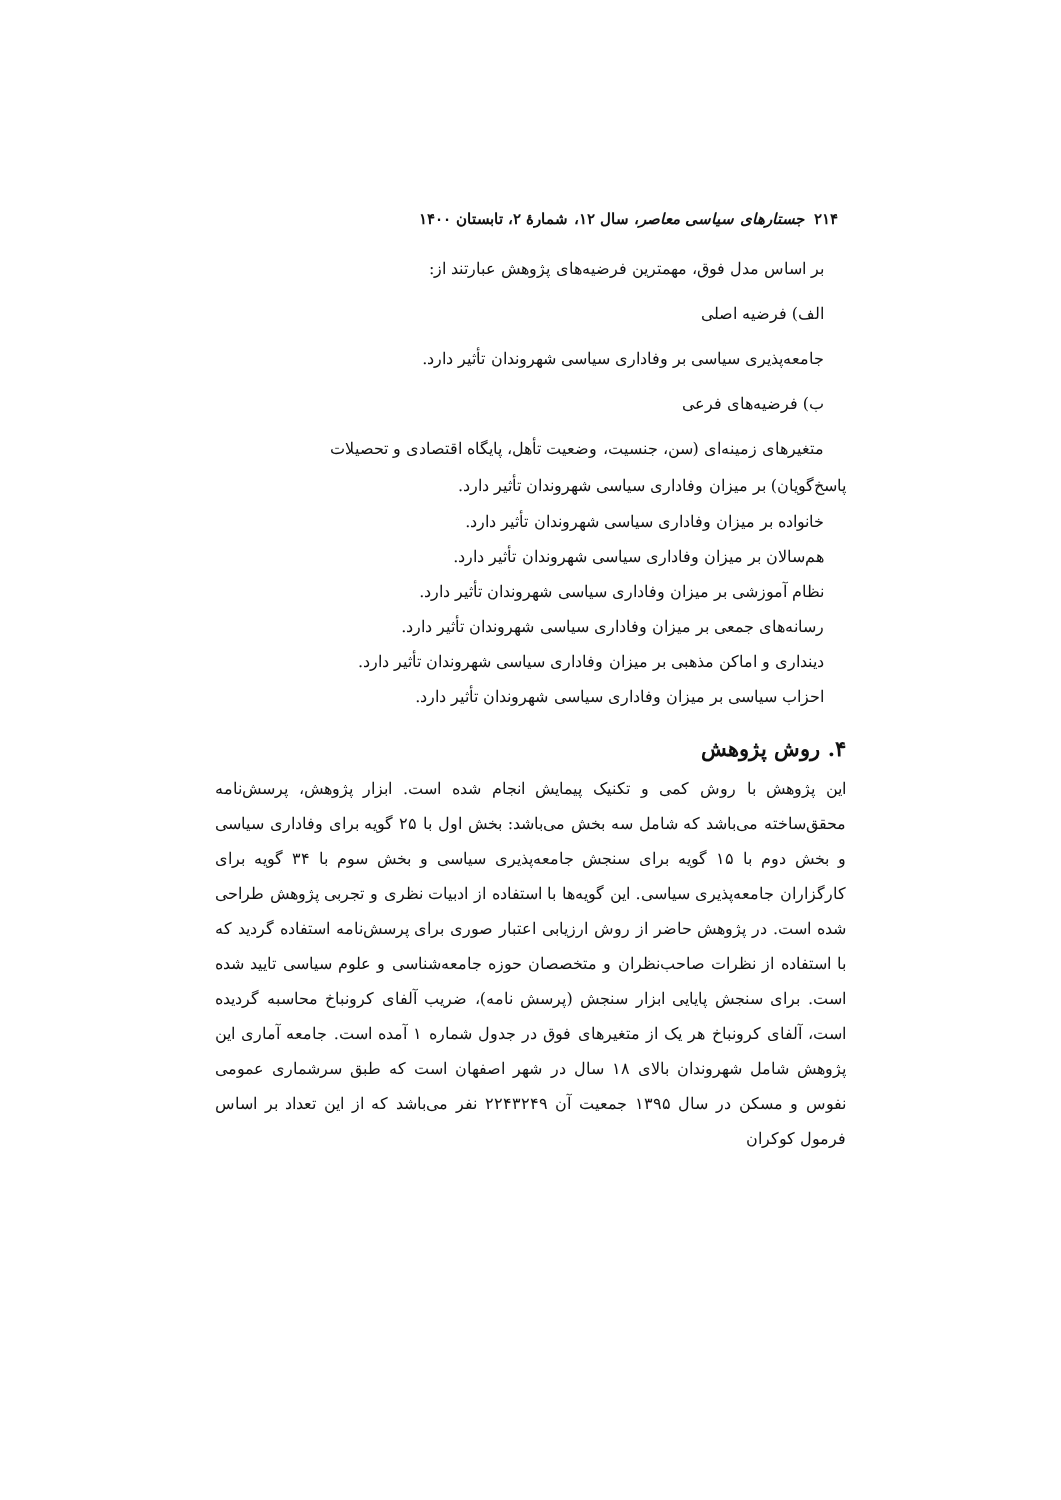۲۱۴ جستارهای سیاسی معاصر، سال ۱۲، شمارهٔ ۲، تابستان ۱۴۰۰
بر اساس مدل فوق، مهمترین فرضیه‌های پژوهش عبارتند از:
الف) فرضیه اصلی
جامعه‌پذیری سیاسی بر وفاداری سیاسی شهروندان تأثیر دارد.
ب) فرضیه‌های فرعی
متغیرهای زمینه‌ای (سن، جنسیت، وضعیت تأهل، پایگاه اقتصادی و تحصیلات
پاسخ‌گویان) بر میزان وفاداری سیاسی شهروندان تأثیر دارد.
خانواده بر میزان وفاداری سیاسی شهروندان تأثیر دارد.
هم‌سالان بر میزان وفاداری سیاسی شهروندان تأثیر دارد.
نظام آموزشی بر میزان وفاداری سیاسی شهروندان تأثیر دارد.
رسانه‌های جمعی بر میزان وفاداری سیاسی شهروندان تأثیر دارد.
دینداری و اماکن مذهبی بر میزان وفاداری سیاسی شهروندان تأثیر دارد.
احزاب سیاسی بر میزان وفاداری سیاسی شهروندان تأثیر دارد.
۴. روش پژوهش
این پژوهش با روش کمی و تکنیک پیمایش انجام شده است. ابزار پژوهش، پرسش‌نامه محقق‌ساخته می‌باشد که شامل سه بخش می‌باشد: بخش اول با ۲۵ گویه برای وفاداری سیاسی و بخش دوم با ۱۵ گویه برای سنجش جامعه‌پذیری سیاسی و بخش سوم با ۳۴ گویه برای کارگزاران جامعه‌پذیری سیاسی. این گویه‌ها با استفاده از ادبیات نظری و تجربی پژوهش طراحی شده است. در پژوهش حاضر از روش ارزیابی اعتبار صوری برای پرسش‌نامه استفاده گردید که با استفاده از نظرات صاحب‌نظران و متخصصان حوزه جامعه‌شناسی و علوم سیاسی تایید شده است. برای سنجش پایایی ابزار سنجش (پرسش نامه)، ضریب آلفای کرونباخ محاسبه گردیده است، آلفای کرونباخ هر یک از متغیرهای فوق در جدول شماره ۱ آمده است. جامعه آماری این پژوهش شامل شهروندان بالای ۱۸ سال در شهر اصفهان است که طبق سرشماری عمومی نفوس و مسکن در سال ۱۳۹۵ جمعیت آن ۲۲۴۳۲۴۹ نفر می‌باشد که از این تعداد بر اساس فرمول کوکران